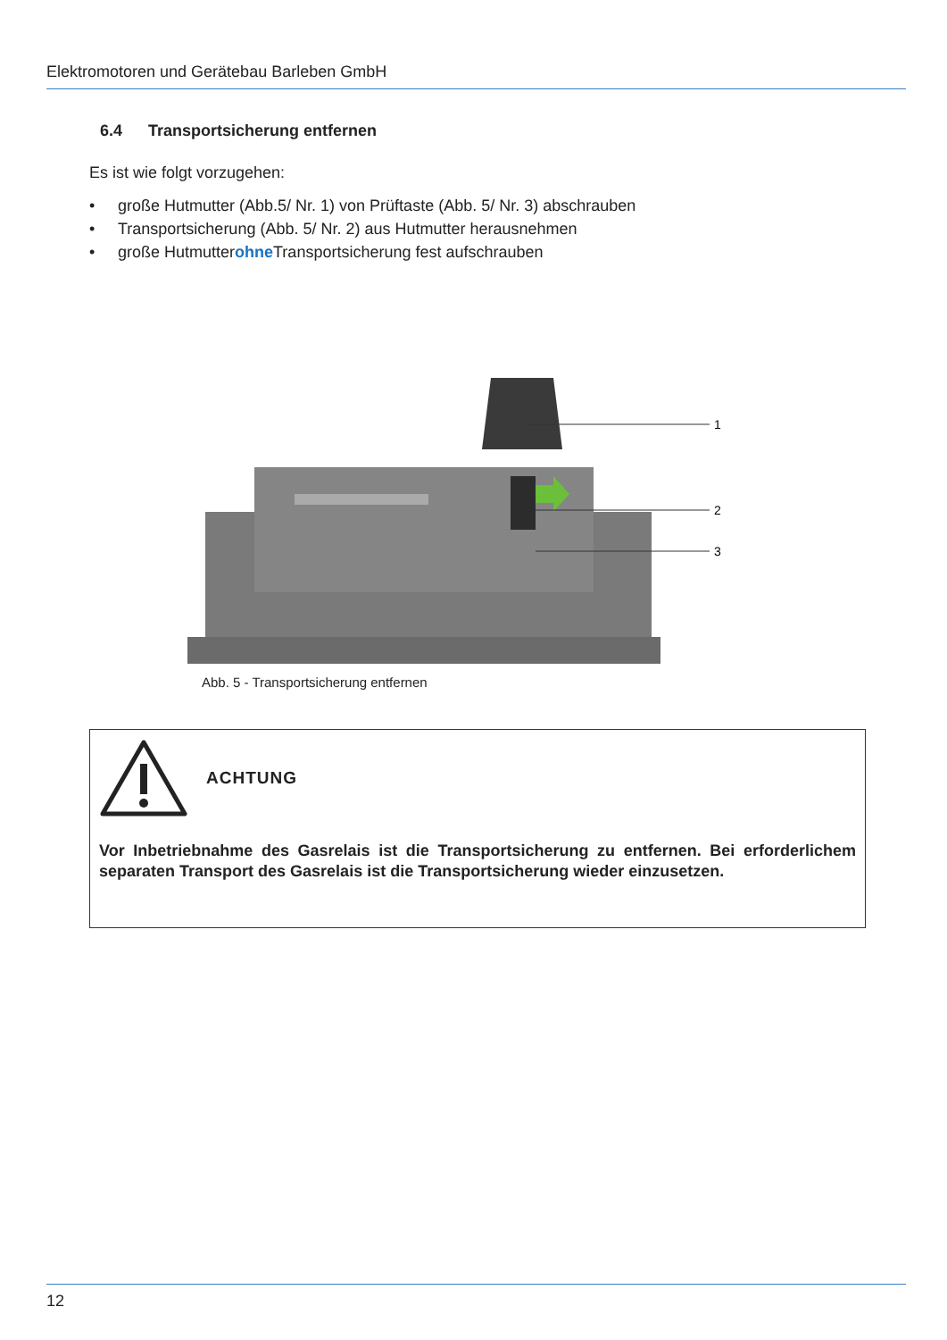Elektromotoren und Gerätebau Barleben GmbH
6.4 Transportsicherung entfernen
Es ist wie folgt vorzugehen:
• große Hutmutter (Abb.5/ Nr. 1) von Prüftaste (Abb. 5/ Nr. 3) abschrauben
• Transportsicherung (Abb. 5/ Nr. 2) aus Hutmutter herausnehmen
• große Hutmutter ohne Transportsicherung fest aufschrauben
1
2
3
Abb. 5 - Transportsicherung entfernen
ACHTUNG
Vor Inbetriebnahme des Gasrelais ist die Transportsicherung zu entfernen. Bei erforderlichem separaten Transport des Gasrelais ist die Transportsicherung wieder einzusetzen.
12